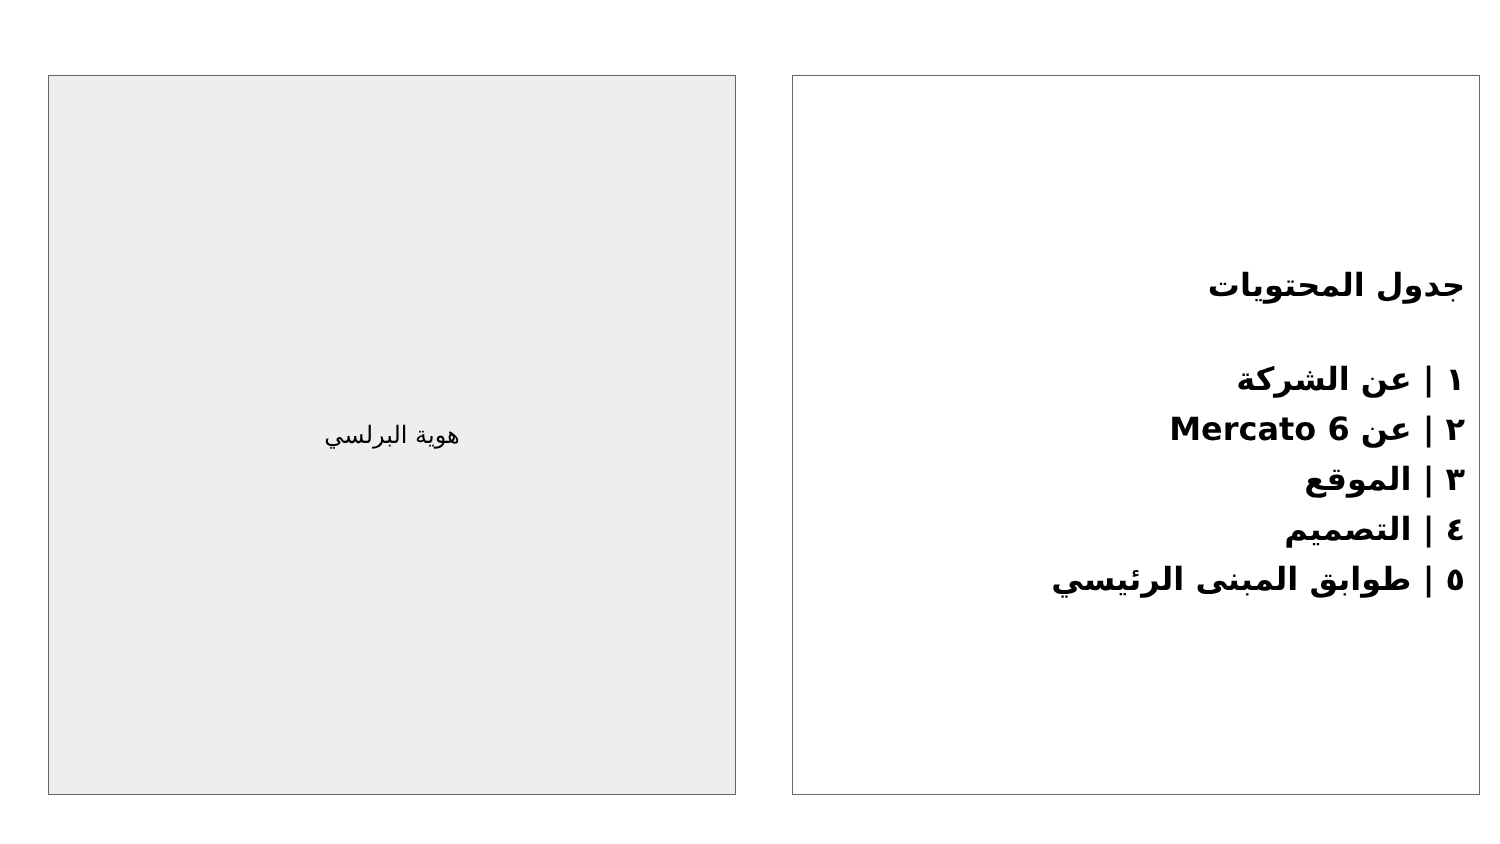جدول المحتويات
١ | عن الشركة
٢ | عن Mercato 6
٣ | الموقع
٤ | التصميم
٥ | طوابق المبنى الرئيسي
هوية البرلسي